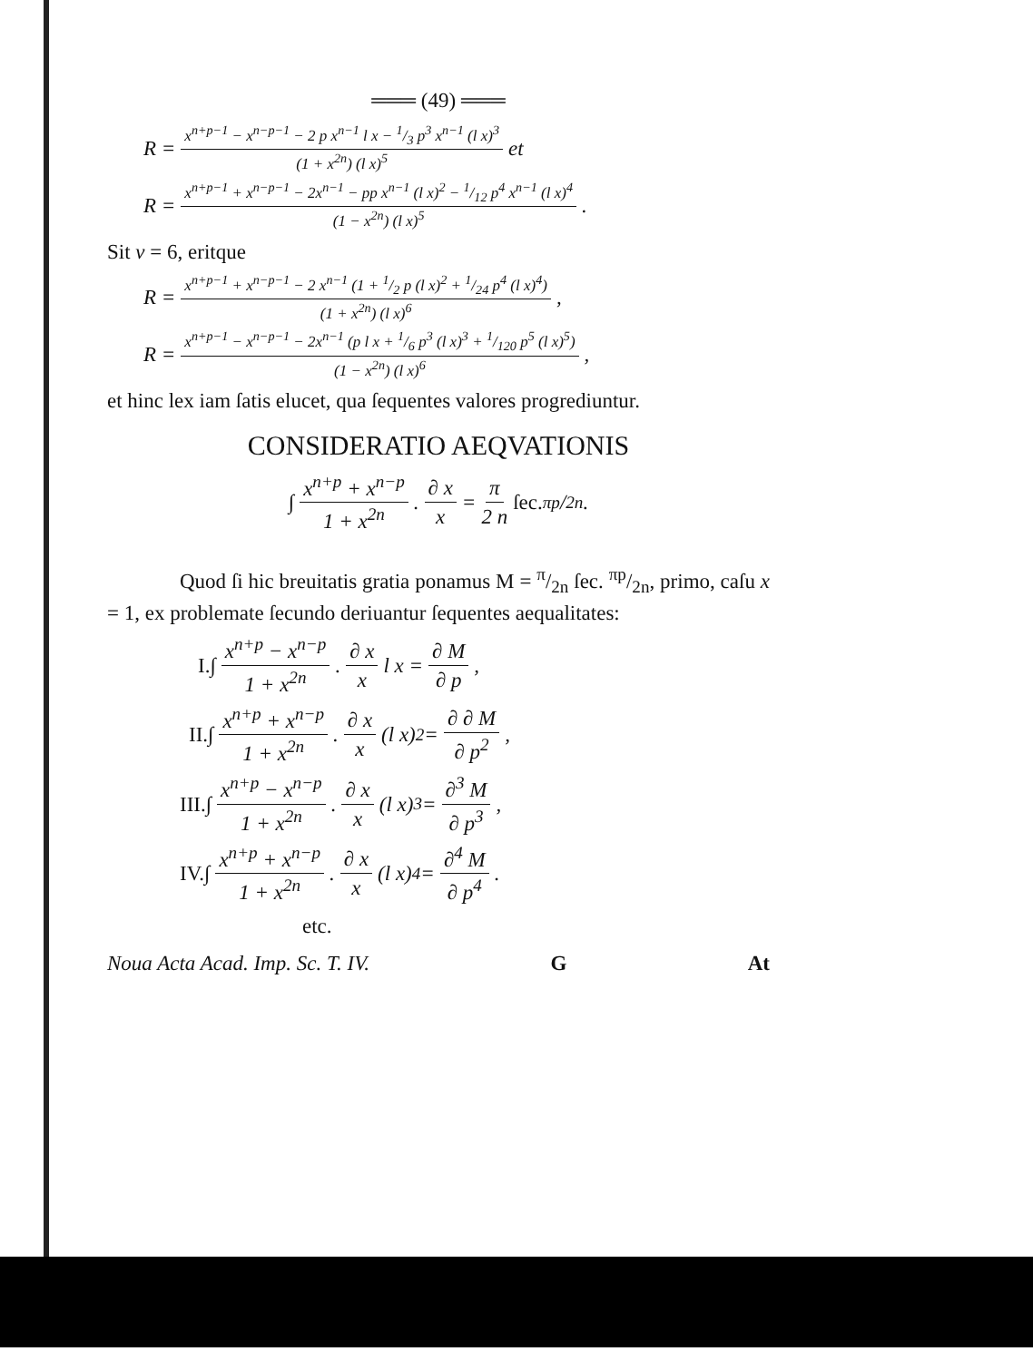═══ (49) ═══
R = x<sup>n+p−1</sup> − x<sup>n−p−1</sup> − 2 p x<sup>n−1</sup> l x − 1/3 p<sup>3</sup> x<sup>n−1</sup> (l x)<sup>3</sup> (1 + x<sup>2n</sup>) (l x)<sup>5</sup> et
R = x<sup>n+p−1</sup> + x<sup>n−p−1</sup> − 2x<sup>n−1</sup> − pp x<sup>n−1</sup> (l x)<sup>2</sup> − 1/12 p<sup>4</sup> x<sup>n−1</sup> (l x)<sup>4</sup> (1 − x<sup>2n</sup>) (l x)<sup>5</sup>.
Sit ν = 6, eritque
R = x<sup>n+p−1</sup> + x<sup>n−p−1</sup> − 2 x<sup>n−1</sup> (1 + 1/2 p (l x)<sup>2</sup> + 1/24 p<sup>4</sup> (l x)<sup>4</sup>) (1 + x<sup>2n</sup>) (l x)<sup>6</sup>,
R = x<sup>n+p−1</sup> − x<sup>n−p−1</sup> − 2x<sup>n−1</sup> (p l x + 1/6 p<sup>3</sup> (l x)<sup>3</sup> + 1/120 p<sup>5</sup> (l x)<sup>5</sup>) (1 − x<sup>2n</sup>) (l x)<sup>6</sup>,
et hinc lex iam ſatis elucet, qua ſequentes valores progrediuntur.
CONSIDERATIO AEQVATIONIS
∫ x<sup>n+p</sup> + x<sup>n−p</sup> 1 + x<sup>2n</sup>. ∂ x x = π 2 n ſec. πp/2n.
Quod ſi hic breuitatis gratia ponamus M = π/2n ſec. πp/2n, primo, caſu x = 1, ex problemate ſecundo deriuantur ſequentes aequalitates:
I. ∫ x<sup>n+p</sup> − x<sup>n−p</sup> 1 + x<sup>2n</sup>. ∂ x x l x = ∂ M ∂ p,
II. ∫ x<sup>n+p</sup> + x<sup>n−p</sup> 1 + x<sup>2n</sup>. ∂ x x (l x)<sup>2</sup> = ∂ ∂ M ∂ p<sup>2</sup>,
III. ∫ x<sup>n+p</sup> − x<sup>n−p</sup> 1 + x<sup>2n</sup>. ∂ x x (l x)<sup>3</sup> = ∂<sup>3</sup> M ∂ p<sup>3</sup>,
IV. ∫ x<sup>n+p</sup> + x<sup>n−p</sup> 1 + x<sup>2n</sup>. ∂ x x (l x)<sup>4</sup> = ∂<sup>4</sup> M ∂ p<sup>4</sup>.
etc.
Noua Acta Acad. Imp. Sc. T. IV. G At